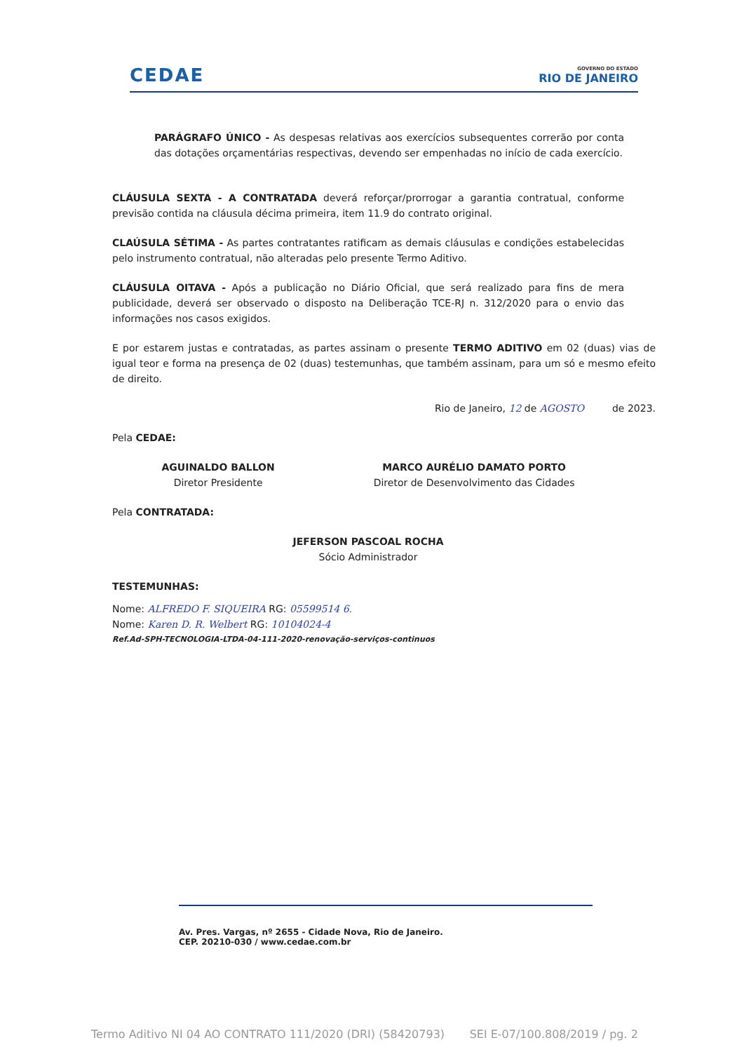CEDAE
GOVERNO DO ESTADO
RIO DE JANEIRO
PARÁGRAFO ÚNICO - As despesas relativas aos exercícios subsequentes correrão por conta das dotações orçamentárias respectivas, devendo ser empenhadas no início de cada exercício.
CLÁUSULA SEXTA - A CONTRATADA deverá reforçar/prorrogar a garantia contratual, conforme previsão contida na cláusula décima primeira, item 11.9 do contrato original.
CLAÚSULA SÉTIMA - As partes contratantes ratificam as demais cláusulas e condições estabelecidas pelo instrumento contratual, não alteradas pelo presente Termo Aditivo.
CLÁUSULA OITAVA - Após a publicação no Diário Oficial, que será realizado para fins de mera publicidade, deverá ser observado o disposto na Deliberação TCE-RJ n. 312/2020 para o envio das informações nos casos exigidos.
E por estarem justas e contratadas, as partes assinam o presente TERMO ADITIVO em 02 (duas) vias de igual teor e forma na presença de 02 (duas) testemunhas, que também assinam, para um só e mesmo efeito de direito.
Rio de Janeiro, 12 de AGOSTO de 2023.
Pela CEDAE:
AGUINALDO BALLON
Diretor Presidente
MARCO AURÉLIO DAMATO PORTO
Diretor de Desenvolvimento das Cidades
Pela CONTRATADA:
JEFERSON PASCOAL ROCHA
Sócio Administrador
TESTEMUNHAS:
Nome: ALFREDO F. SIQUEIRA RG: 05599514 6.
Nome: Karen D. R. Welbert RG: 10104024-4
Ref.Ad-SPH-TECNOLOGIA-LTDA-04-111-2020-renovação-serviços-continuos
Av. Pres. Vargas, nº 2655 - Cidade Nova, Rio de Janeiro.
CEP. 20210-030 / www.cedae.com.br
Termo Aditivo NI 04 AO CONTRATO 111/2020 (DRI) (58420793) SEI E-07/100.808/2019 / pg. 2